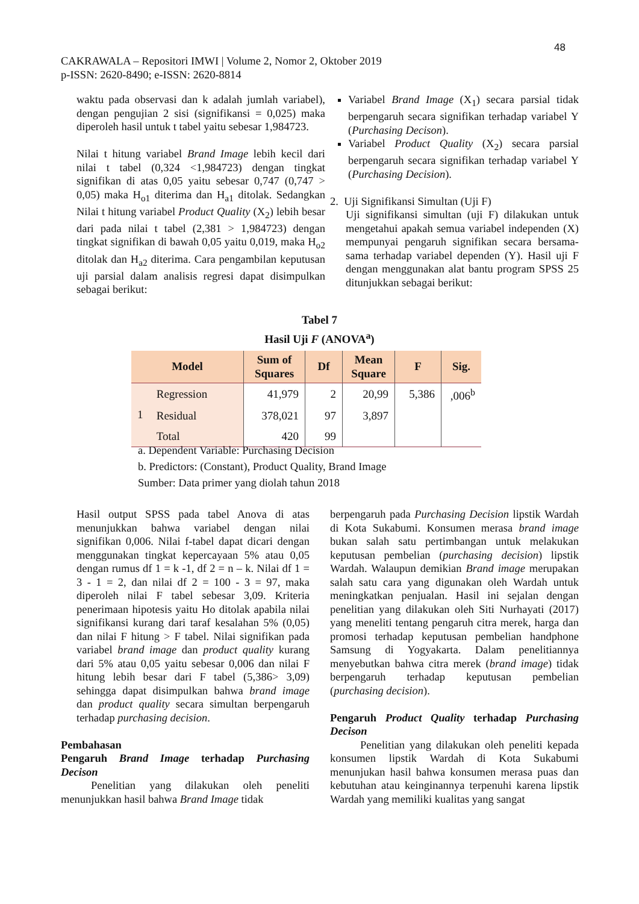48
CAKRAWALA – Repositori IMWI | Volume 2, Nomor 2, Oktober 2019
p-ISSN: 2620-8490; e-ISSN: 2620-8814
waktu pada observasi dan k adalah jumlah variabel), dengan pengujian 2 sisi (signifikansi = 0,025) maka diperoleh hasil untuk t tabel yaitu sebesar 1,984723.
Nilai t hitung variabel Brand Image lebih kecil dari nilai t tabel (0,324 <1,984723) dengan tingkat signifikan di atas 0,05 yaitu sebesar 0,747 (0,747 > 0,05) maka H<sub>o1</sub> diterima dan H<sub>a1</sub> ditolak. Sedangkan Nilai t hitung variabel Product Quality (X<sub>2</sub>) lebih besar dari pada nilai t tabel (2,381 > 1,984723) dengan tingkat signifikan di bawah 0,05 yaitu 0,019, maka H<sub>o2</sub> ditolak dan H<sub>a2</sub> diterima. Cara pengambilan keputusan uji parsial dalam analisis regresi dapat disimpulkan sebagai berikut:
Variabel Brand Image (X<sub>1</sub>) secara parsial tidak berpengaruh secara signifikan terhadap variabel Y (Purchasing Decison).
Variabel Product Quality (X<sub>2</sub>) secara parsial berpengaruh secara signifikan terhadap variabel Y (Purchasing Decision).
2. Uji Signifikansi Simultan (Uji F)
Uji signifikansi simultan (uji F) dilakukan untuk mengetahui apakah semua variabel independen (X) mempunyai pengaruh signifikan secara bersama-sama terhadap variabel dependen (Y). Hasil uji F dengan menggunakan alat bantu program SPSS 25 ditunjukkan sebagai berikut:
Tabel 7
Hasil Uji F (ANOVA<sup>a</sup>)
| Model | | Sum of Squares | Df | Mean Square | F | Sig. |
| --- | --- | --- | --- | --- | --- | --- |
| 1 | Regression | 41,979 | 2 | 20,99 | 5,386 | ,006<sup>b</sup> |
| | Residual | 378,021 | 97 | 3,897 | | |
| | Total | 420 | 99 | | | |
a. Dependent Variable: Purchasing Decision
b. Predictors: (Constant), Product Quality, Brand Image
Sumber: Data primer yang diolah tahun 2018
Hasil output SPSS pada tabel Anova di atas menunjukkan bahwa variabel dengan nilai signifikan 0,006. Nilai f-tabel dapat dicari dengan menggunakan tingkat kepercayaan 5% atau 0,05 dengan rumus df 1 = k -1, df 2 = n – k. Nilai df 1 = 3 - 1 = 2, dan nilai df 2 = 100 - 3 = 97, maka diperoleh nilai F tabel sebesar 3,09. Kriteria penerimaan hipotesis yaitu Ho ditolak apabila nilai signifikansi kurang dari taraf kesalahan 5% (0,05) dan nilai F hitung > F tabel. Nilai signifikan pada variabel brand image dan product quality kurang dari 5% atau 0,05 yaitu sebesar 0,006 dan nilai F hitung lebih besar dari F tabel (5,386> 3,09) sehingga dapat disimpulkan bahwa brand image dan product quality secara simultan berpengaruh terhadap purchasing decision.
Pembahasan
Pengaruh Brand Image terhadap Purchasing Decison
Penelitian yang dilakukan oleh peneliti menunjukkan hasil bahwa Brand Image tidak
berpengaruh pada Purchasing Decision lipstik Wardah di Kota Sukabumi. Konsumen merasa brand image bukan salah satu pertimbangan untuk melakukan keputusan pembelian (purchasing decision) lipstik Wardah. Walaupun demikian Brand image merupakan salah satu cara yang digunakan oleh Wardah untuk meningkatkan penjualan. Hasil ini sejalan dengan penelitian yang dilakukan oleh Siti Nurhayati (2017) yang meneliti tentang pengaruh citra merek, harga dan promosi terhadap keputusan pembelian handphone Samsung di Yogyakarta. Dalam penelitiannya menyebutkan bahwa citra merek (brand image) tidak berpengaruh terhadap keputusan pembelian (purchasing decision).
Pengaruh Product Quality terhadap Purchasing Decison
Penelitian yang dilakukan oleh peneliti kepada konsumen lipstik Wardah di Kota Sukabumi menunjukan hasil bahwa konsumen merasa puas dan kebutuhan atau keinginannya terpenuhi karena lipstik Wardah yang memiliki kualitas yang sangat